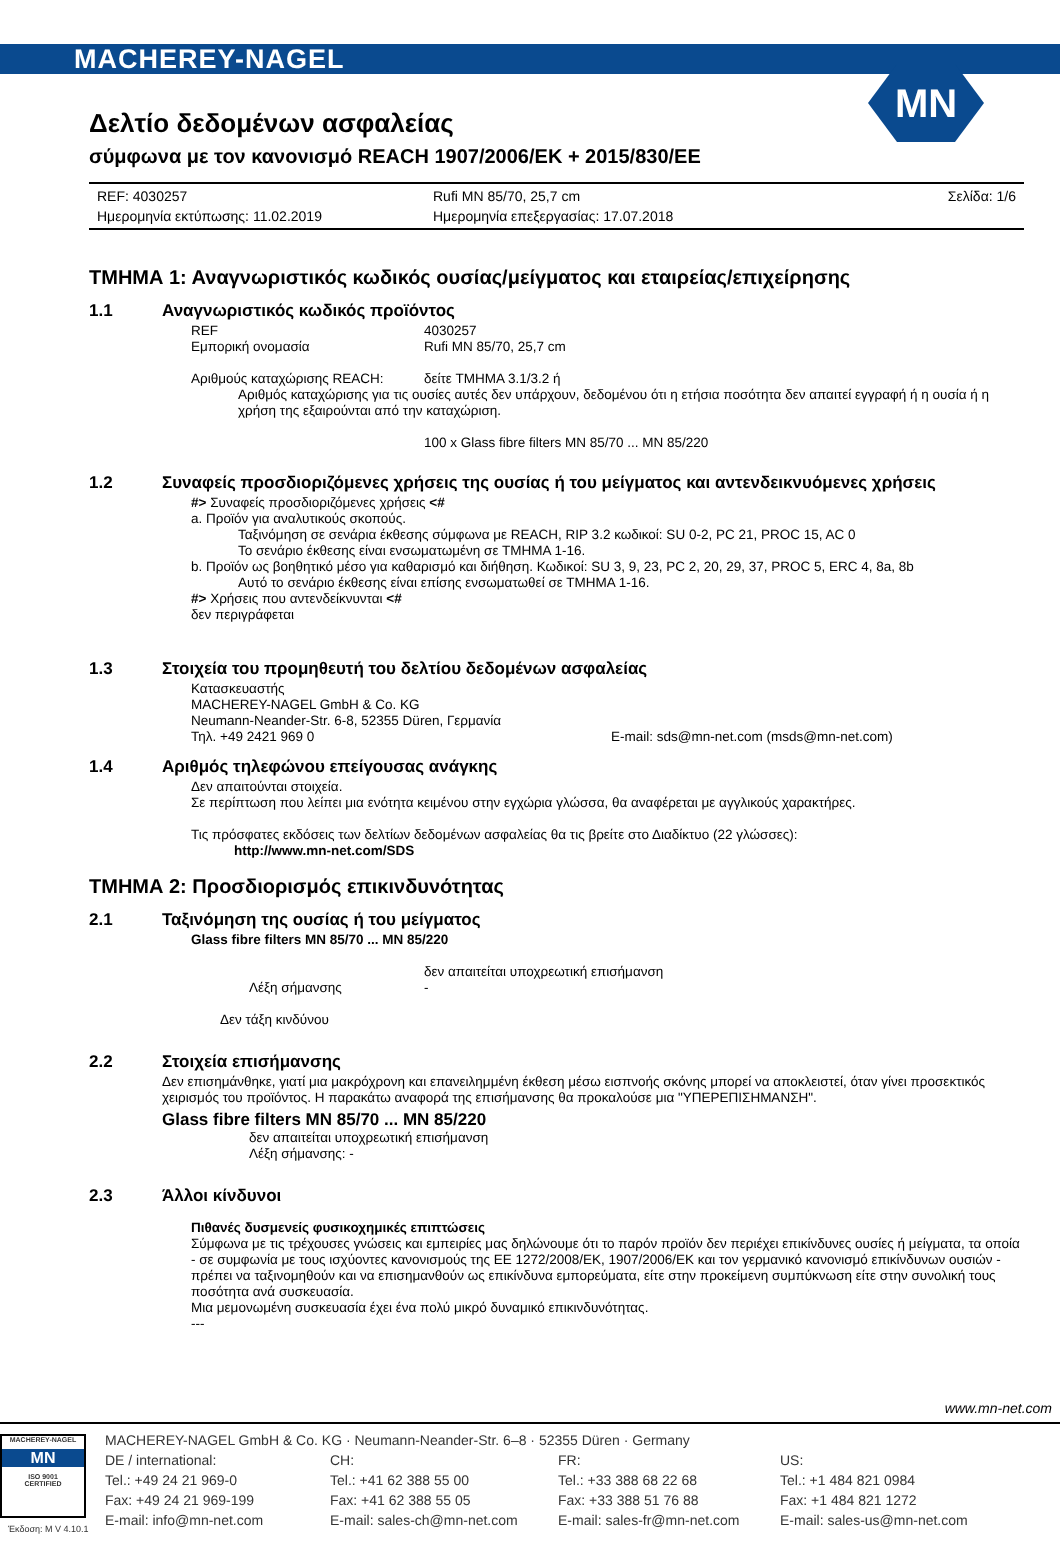MACHEREY-NAGEL
MN
Δελτίο δεδομένων ασφαλείας
σύμφωνα με τον κανονισμό REACH 1907/2006/ΕΚ + 2015/830/ΕΕ
REF: 4030257 Rufi MN 85/70, 25,7 cm Σελίδα: 1/6 Ημερομηνία εκτύπωσης: 11.02.2019 Ημερομηνία επεξεργασίας: 17.07.2018
ΤΜΗΜΑ 1: Αναγνωριστικός κωδικός ουσίας/μείγματος και εταιρείας/επιχείρησης
1.1 Αναγνωριστικός κωδικός προϊόντος
REF 4030257
Εμπορική ονομασία Rufi MN 85/70, 25,7 cm
Αριθμούς καταχώρισης REACH: δείτε ΤΜΗΜΑ 3.1/3.2 ή
Αριθμός καταχώρισης για τις ουσίες αυτές δεν υπάρχουν, δεδομένου ότι η ετήσια ποσότητα δεν απαιτεί εγγραφή ή η ουσία ή η χρήση της εξαιρούνται από την καταχώριση.
100 x Glass fibre filters MN 85/70 ... MN 85/220
1.2 Συναφείς προσδιοριζόμενες χρήσεις της ουσίας ή του μείγματος και αντενδεικνυόμενες χρήσεις
#> Συναφείς προσδιοριζόμενες χρήσεις <#
a. Προϊόν για αναλυτικούς σκοπούς.
Ταξινόμηση σε σενάρια έκθεσης σύμφωνα με REACH, RIP 3.2 κωδικοί: SU 0-2, PC 21, PROC 15, AC 0
Το σενάριο έκθεσης είναι ενσωματωμένη σε ΤΜΗΜΑ 1-16.
b. Προϊόν ως βοηθητικό μέσο για καθαρισμό και διήθηση. Κωδικοί: SU 3, 9, 23, PC 2, 20, 29, 37, PROC 5, ERC 4, 8a, 8b
Αυτό το σενάριο έκθεσης είναι επίσης ενσωματωθεί σε ΤΜΗΜΑ 1-16.
#> Χρήσεις που αντενδείκνυνται <#
δεν περιγράφεται
1.3 Στοιχεία του προμηθευτή του δελτίου δεδομένων ασφαλείας
Κατασκευαστής
MACHEREY-NAGEL GmbH & Co. KG
Neumann-Neander-Str. 6-8, 52355 Düren, Γερμανία
Τηλ. +49 2421 969 0 E-mail: sds@mn-net.com (msds@mn-net.com)
1.4 Αριθμός τηλεφώνου επείγουσας ανάγκης
Δεν απαιτούνται στοιχεία.
Σε περίπτωση που λείπει μια ενότητα κειμένου στην εγχώρια γλώσσα, θα αναφέρεται με αγγλικούς χαρακτήρες.
Τις πρόσφατες εκδόσεις των δελτίων δεδομένων ασφαλείας θα τις βρείτε στο Διαδίκτυο (22 γλώσσες):
http://www.mn-net.com/SDS
ΤΜΗΜΑ 2: Προσδιορισμός επικινδυνότητας
2.1 Ταξινόμηση της ουσίας ή του μείγματος
Glass fibre filters MN 85/70 ... MN 85/220
δεν απαιτείται υποχρεωτική επισήμανση
Λέξη σήμανσης -
Δεν τάξη κινδύνου
2.2 Στοιχεία επισήμανσης
Δεν επισημάνθηκε, γιατί μια μακρόχρονη και επανειλημμένη έκθεση μέσω εισπνοής σκόνης μπορεί να αποκλειστεί, όταν γίνει προσεκτικός χειρισμός του προϊόντος. Η παρακάτω αναφορά της επισήμανσης θα προκαλούσε μια "ΥΠΕΡΕΠΙΣΗΜΑΝΣΗ".
Glass fibre filters MN 85/70 ... MN 85/220
δεν απαιτείται υποχρεωτική επισήμανση
Λέξη σήμανσης: -
2.3 Άλλοι κίνδυνοι
Πιθανές δυσμενείς φυσικοχημικές επιπτώσεις
Σύμφωνα με τις τρέχουσες γνώσεις και εμπειρίες μας δηλώνουμε ότι το παρόν προϊόν δεν περιέχει επικίνδυνες ουσίες ή μείγματα, τα οποία - σε συμφωνία με τους ισχύοντες κανονισμούς της ΕΕ 1272/2008/ΕΚ, 1907/2006/ΕΚ και τον γερμανικό κανονισμό επικίνδυνων ουσιών - πρέπει να ταξινομηθούν και να επισημανθούν ως επικίνδυνα εμπορεύματα, είτε στην προκείμενη συμπύκνωση είτε στην συνολική τους ποσότητα ανά συσκευασία.
Μια μεμονωμένη συσκευασία έχει ένα πολύ μικρό δυναμικό επικινδυνότητας.
---
www.mn-net.com
MACHEREY-NAGEL
MN
ISO 9001
CERTIFIED
MACHEREY-NAGEL GmbH & Co. KG · Neumann-Neander-Str. 6–8 · 52355 Düren · Germany DE / international: CH: FR: US: Tel.: +49 24 21 969-0 Tel.: +41 62 388 55 00 Tel.: +33 388 68 22 68 Tel.: +1 484 821 0984 Fax: +49 24 21 969-199 Fax: +41 62 388 55 05 Fax: +33 388 51 76 88 Fax: +1 484 821 1272 E-mail: info@mn-net.com E-mail: sales-ch@mn-net.com E-mail: sales-fr@mn-net.com E-mail: sales-us@mn-net.com
Έκδοση: M V 4.10.1